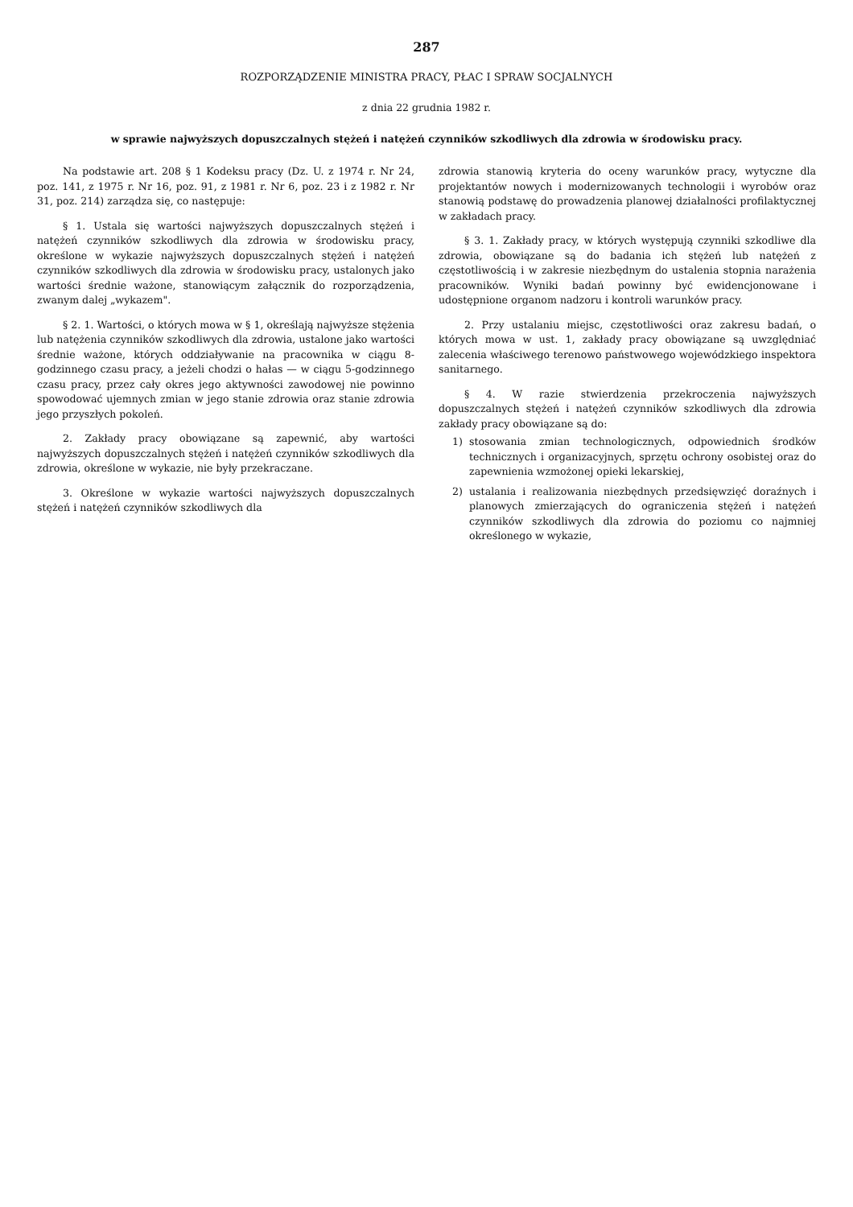287
ROZPORZĄDZENIE MINISTRA PRACY, PŁAC I SPRAW SOCJALNYCH
z dnia 22 grudnia 1982 r.
w sprawie najwyższych dopuszczalnych stężeń i natężeń czynników szkodliwych dla zdrowia w środowisku pracy.
Na podstawie art. 208 § 1 Kodeksu pracy (Dz. U. z 1974 r. Nr 24, poz. 141, z 1975 r. Nr 16, poz. 91, z 1981 r. Nr 6, poz. 23 i z 1982 r. Nr 31, poz. 214) zarządza się, co następuje:
§ 1. Ustala się wartości najwyższych dopuszczalnych stężeń i natężeń czynników szkodliwych dla zdrowia w środowisku pracy, określone w wykazie najwyższych dopuszczalnych stężeń i natężeń czynników szkodliwych dla zdrowia w środowisku pracy, ustalonych jako wartości średnie ważone, stanowiącym załącznik do rozporządzenia, zwanym dalej „wykazem".
§ 2. 1. Wartości, o których mowa w § 1, określają najwyższe stężenia lub natężenia czynników szkodliwych dla zdrowia, ustalone jako wartości średnie ważone, których oddziaływanie na pracownika w ciągu 8-godzinnego czasu pracy, a jeżeli chodzi o hałas — w ciągu 5-godzinnego czasu pracy, przez cały okres jego aktywności zawodowej nie powinno spowodować ujemnych zmian w jego stanie zdrowia oraz stanie zdrowia jego przyszłych pokoleń.
2. Zakłady pracy obowiązane są zapewnić, aby wartości najwyższych dopuszczalnych stężeń i natężeń czynników szkodliwych dla zdrowia, określone w wykazie, nie były przekraczane.
3. Określone w wykazie wartości najwyższych dopuszczalnych stężeń i natężeń czynników szkodliwych dla
zdrowia stanowią kryteria do oceny warunków pracy, wytyczne dla projektantów nowych i modernizowanych technologii i wyrobów oraz stanowią podstawę do prowadzenia planowej działalności profilaktycznej w zakładach pracy.
§ 3. 1. Zakłady pracy, w których występują czynniki szkodliwe dla zdrowia, obowiązane są do badania ich stężeń lub natężeń z częstotliwością i w zakresie niezbędnym do ustalenia stopnia narażenia pracowników. Wyniki badań powinny być ewidencjonowane i udostępnione organom nadzoru i kontroli warunków pracy.
2. Przy ustalaniu miejsc, częstotliwości oraz zakresu badań, o których mowa w ust. 1, zakłady pracy obowiązane są uwzględniać zalecenia właściwego terenowo państwowego wojewódzkiego inspektora sanitarnego.
§ 4. W razie stwierdzenia przekroczenia najwyższych dopuszczalnych stężeń i natężeń czynników szkodliwych dla zdrowia zakłady pracy obowiązane są do:
1) stosowania zmian technologicznych, odpowiednich środków technicznych i organizacyjnych, sprzętu ochrony osobistej oraz do zapewnienia wzmożonej opieki lekarskiej,
2) ustalania i realizowania niezbędnych przedsięwzięć doraźnych i planowych zmierzających do ograniczenia stężeń i natężeń czynników szkodliwych dla zdrowia do poziomu co najmniej określonego w wykazie,